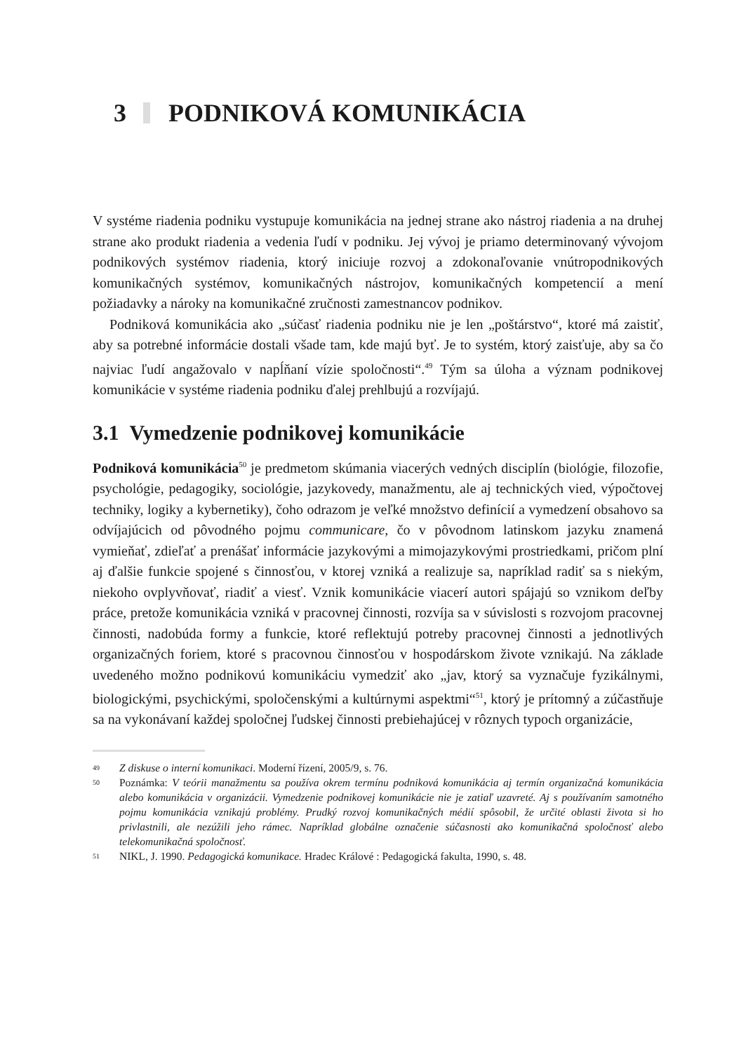3 PODNIKOVÁ KOMUNIKÁCIA
V systéme riadenia podniku vystupuje komunikácia na jednej strane ako nástroj riadenia a na druhej strane ako produkt riadenia a vedenia ľudí v podniku. Jej vývoj je priamo determinovaný vývojom podnikových systémov riadenia, ktorý iniciuje rozvoj a zdokonaľovanie vnútropodnikových komunikačných systémov, komunikačných nástrojov, komunikačných kompetencií a mení požiadavky a nároky na komunikačné zručnosti zamestnancov podnikov.
Podniková komunikácia ako „súčasť riadenia podniku nie je len „poštárstvo“, ktoré má zaistiť, aby sa potrebné informácie dostali všade tam, kde majú byť. Je to systém, ktorý zaisťuje, aby sa čo najviac ľudí angažovalo v napĺňaní vízie spoločnosti“.<sup>49</sup> Tým sa úloha a význam podnikovej komunikácie v systéme riadenia podniku ďalej prehlbujú a rozvíjajú.
3.1 Vymedzenie podnikovej komunikácie
Podniková komunikácia<sup>50</sup> je predmetom skúmania viacerých vedných disciplín (biológie, filozofie, psychológie, pedagogiky, sociológie, jazykovedy, manažmentu, ale aj technických vied, výpočtovej techniky, logiky a kybernetiky), čoho odrazom je veľké množstvo definícií a vymedzení obsahovo sa odvíjajúcich od pôvodného pojmu communicare, čo v pôvodnom latinskom jazyku znamená vymieňať, zdieľať a prenášať informácie jazykovými a mimojazykovými prostriedkami, pričom plní aj ďalšie funkcie spojené s činnosťou, v ktorej vzniká a realizuje sa, napríklad radiť sa s niekým, niekoho ovplyvňovať, riadiť a viesť. Vznik komunikácie viacerí autori spájajú so vznikom deľby práce, pretože komunikácia vzniká v pracovnej činnosti, rozvíja sa v súvislosti s rozvojom pracovnej činnosti, nadobúda formy a funkcie, ktoré reflektujú potreby pracovnej činnosti a jednotlivých organizačných foriem, ktoré s pracovnou činnosťou v hospodárskom živote vznikajú. Na základe uvedeného možno podnikovú komunikáciu vymedziť ako „jav, ktorý sa vyznačuje fyzikálnymi, biologickými, psychickými, spoločenskými a kultúrnymi aspektmi“<sup>51</sup>, ktorý je prítomný a zúčastňuje sa na vykonávaní každej spoločnej ľudskej činnosti prebiehajúcej v rôznych typoch organizácie,
49 Z diskuse o interní komunikaci. Moderní řízení, 2005/9, s. 76.
50 Poznámka: V teórii manažmentu sa používa okrem termínu podniková komunikácia aj termín organizačná komunikácia alebo komunikácia v organizácii. Vymedzenie podnikovej komunikácie nie je zatiaľ uzavreté. Aj s používaním samotného pojmu komunikácia vznikajú problémy. Prudký rozvoj komunikačných médií spôsobil, že určité oblasti života si ho privlastnili, ale nezúžili jeho rámec. Napríklad globálne označenie súčasnosti ako komunikačná spoločnosť alebo telekomunikačná spoločnosť.
51 NIKL, J. 1990. Pedagogická komunikace. Hradec Králové : Pedagogická fakulta, 1990, s. 48.